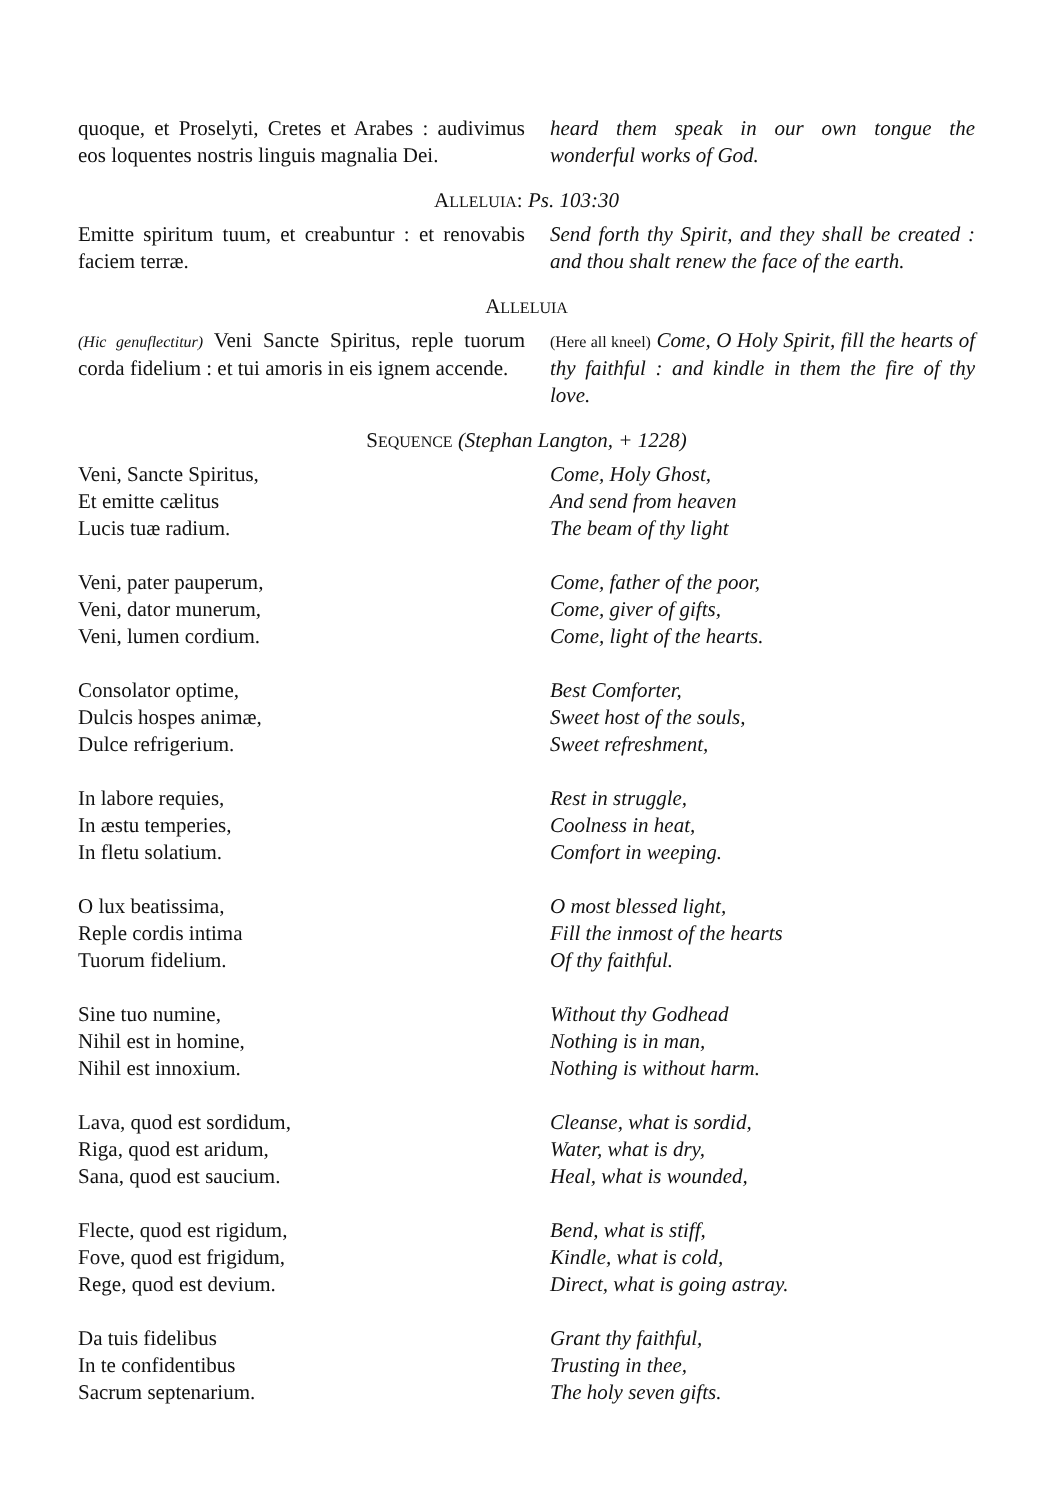quoque, et Proselyti, Cretes et Arabes : audivimus eos loquentes nostris linguis magnalia Dei.
heard them speak in our own tongue the wonderful works of God.
ALLELUIA: Ps. 103:30
Emitte spiritum tuum, et creabuntur : et renovabis faciem terræ.
Send forth thy Spirit, and they shall be created : and thou shalt renew the face of the earth.
ALLELUIA
(Hic genuflectitur) Veni Sancte Spiritus, reple tuorum corda fidelium : et tui amoris in eis ignem accende.
(Here all kneel) Come, O Holy Spirit, fill the hearts of thy faithful : and kindle in them the fire of thy love.
SEQUENCE (Stephan Langton, + 1228)
Veni, Sancte Spiritus,
Et emitte cælitus
Lucis tuæ radium.
Come, Holy Ghost,
And send from heaven
The beam of thy light
Veni, pater pauperum,
Veni, dator munerum,
Veni, lumen cordium.
Come, father of the poor,
Come, giver of gifts,
Come, light of the hearts.
Consolator optime,
Dulcis hospes animæ,
Dulce refrigerium.
Best Comforter,
Sweet host of the souls,
Sweet refreshment,
In labore requies,
In æstu temperies,
In fletu solatium.
Rest in struggle,
Coolness in heat,
Comfort in weeping.
O lux beatissima,
Reple cordis intima
Tuorum fidelium.
O most blessed light,
Fill the inmost of the hearts
Of thy faithful.
Sine tuo numine,
Nihil est in homine,
Nihil est innoxium.
Without thy Godhead
Nothing is in man,
Nothing is without harm.
Lava, quod est sordidum,
Riga, quod est aridum,
Sana, quod est saucium.
Cleanse, what is sordid,
Water, what is dry,
Heal, what is wounded,
Flecte, quod est rigidum,
Fove, quod est frigidum,
Rege, quod est devium.
Bend, what is stiff,
Kindle, what is cold,
Direct, what is going astray.
Da tuis fidelibus
In te confidentibus
Sacrum septenarium.
Grant thy faithful,
Trusting in thee,
The holy seven gifts.